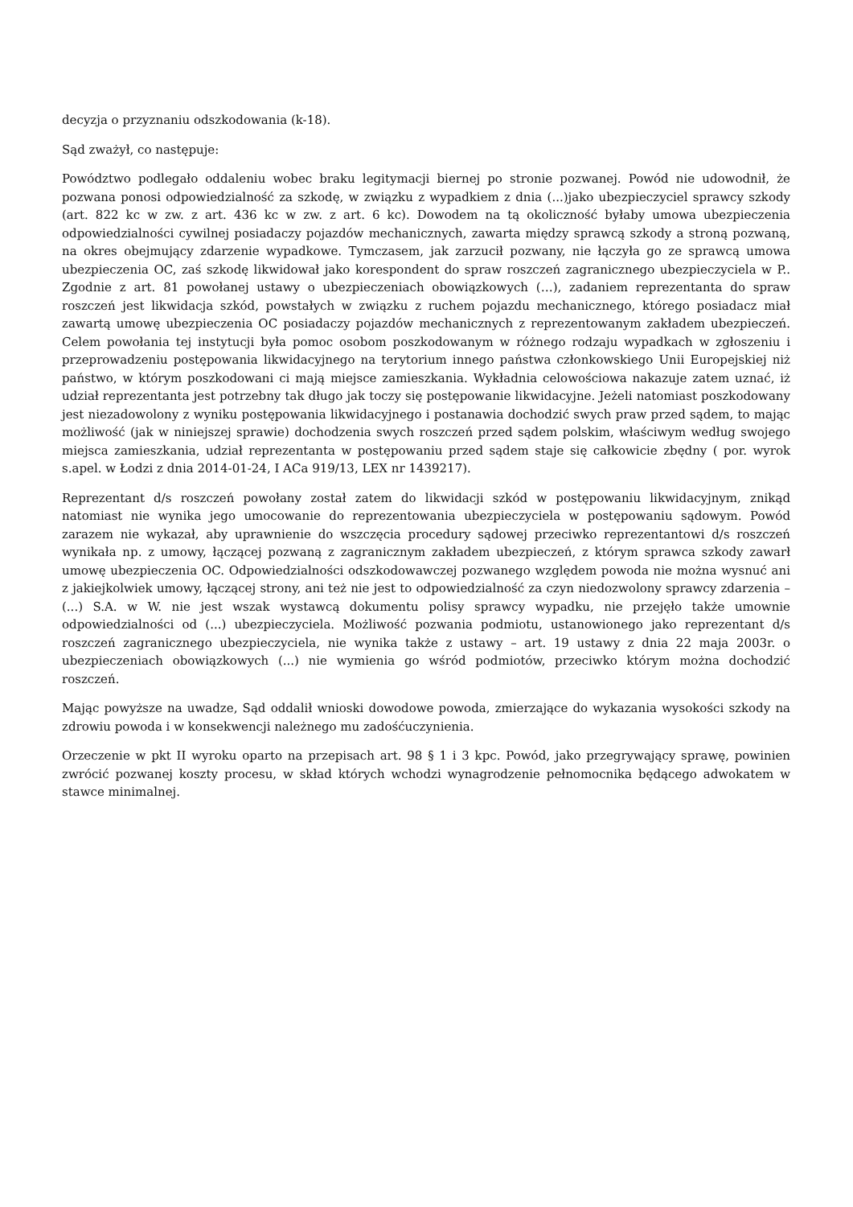decyzja o przyznaniu odszkodowania (k-18).
Sąd zważył, co następuje:
Powództwo podlegało oddaleniu wobec braku legitymacji biernej po stronie pozwanej. Powód nie udowodnił, że pozwana ponosi odpowiedzialność za szkodę, w związku z wypadkiem z dnia (...)jako ubezpieczyciel sprawcy szkody (art. 822 kc w zw. z art. 436 kc w zw. z art. 6 kc). Dowodem na tą okoliczność byłaby umowa ubezpieczenia odpowiedzialności cywilnej posiadaczy pojazdów mechanicznych, zawarta między sprawcą szkody a stroną pozwaną, na okres obejmujący zdarzenie wypadkowe. Tymczasem, jak zarzucił pozwany, nie łączyła go ze sprawcą umowa ubezpieczenia OC, zaś szkodę likwidował jako korespondent do spraw roszczeń zagranicznego ubezpieczyciela w P.. Zgodnie z art. 81 powołanej ustawy o ubezpieczeniach obowiązkowych (…), zadaniem reprezentanta do spraw roszczeń jest likwidacja szkód, powstałych w związku z ruchem pojazdu mechanicznego, którego posiadacz miał zawartą umowę ubezpieczenia OC posiadaczy pojazdów mechanicznych z reprezentowanym zakładem ubezpieczeń. Celem powołania tej instytucji była pomoc osobom poszkodowanym w różnego rodzaju wypadkach w zgłoszeniu i przeprowadzeniu postępowania likwidacyjnego na terytorium innego państwa członkowskiego Unii Europejskiej niż państwo, w którym poszkodowani ci mają miejsce zamieszkania. Wykładnia celowościowa nakazuje zatem uznać, iż udział reprezentanta jest potrzebny tak długo jak toczy się postępowanie likwidacyjne. Jeżeli natomiast poszkodowany jest niezadowolony z wyniku postępowania likwidacyjnego i postanawia dochodzić swych praw przed sądem, to mając możliwość (jak w niniejszej sprawie) dochodzenia swych roszczeń przed sądem polskim, właściwym według swojego miejsca zamieszkania, udział reprezentanta w postępowaniu przed sądem staje się całkowicie zbędny ( por. wyrok s.apel. w Łodzi z dnia 2014-01-24, I ACa 919/13, LEX nr 1439217).
Reprezentant d/s roszczeń powołany został zatem do likwidacji szkód w postępowaniu likwidacyjnym, znikąd natomiast nie wynika jego umocowanie do reprezentowania ubezpieczyciela w postępowaniu sądowym. Powód zarazem nie wykazał, aby uprawnienie do wszczęcia procedury sądowej przeciwko reprezentantowi d/s roszczeń wynikała np. z umowy, łączącej pozwaną z zagranicznym zakładem ubezpieczeń, z którym sprawca szkody zawarł umowę ubezpieczenia OC. Odpowiedzialności odszkodowawczej pozwanego względem powoda nie można wysnuć ani z jakiejkolwiek umowy, łączącej strony, ani też nie jest to odpowiedzialność za czyn niedozwolony sprawcy zdarzenia – (...) S.A. w W. nie jest wszak wystawcą dokumentu polisy sprawcy wypadku, nie przejęło także umownie odpowiedzialności od (...) ubezpieczyciela. Możliwość pozwania podmiotu, ustanowionego jako reprezentant d/s roszczeń zagranicznego ubezpieczyciela, nie wynika także z ustawy – art. 19 ustawy z dnia 22 maja 2003r. o ubezpieczeniach obowiązkowych (...) nie wymienia go wśród podmiotów, przeciwko którym można dochodzić roszczeń.
Mając powyższe na uwadze, Sąd oddalił wnioski dowodowe powoda, zmierzające do wykazania wysokości szkody na zdrowiu powoda i w konsekwencji należnego mu zadośćuczynienia.
Orzeczenie w pkt II wyroku oparto na przepisach art. 98 § 1 i 3 kpc. Powód, jako przegrywający sprawę, powinien zwrócić pozwanej koszty procesu, w skład których wchodzi wynagrodzenie pełnomocnika będącego adwokatem w stawce minimalnej.